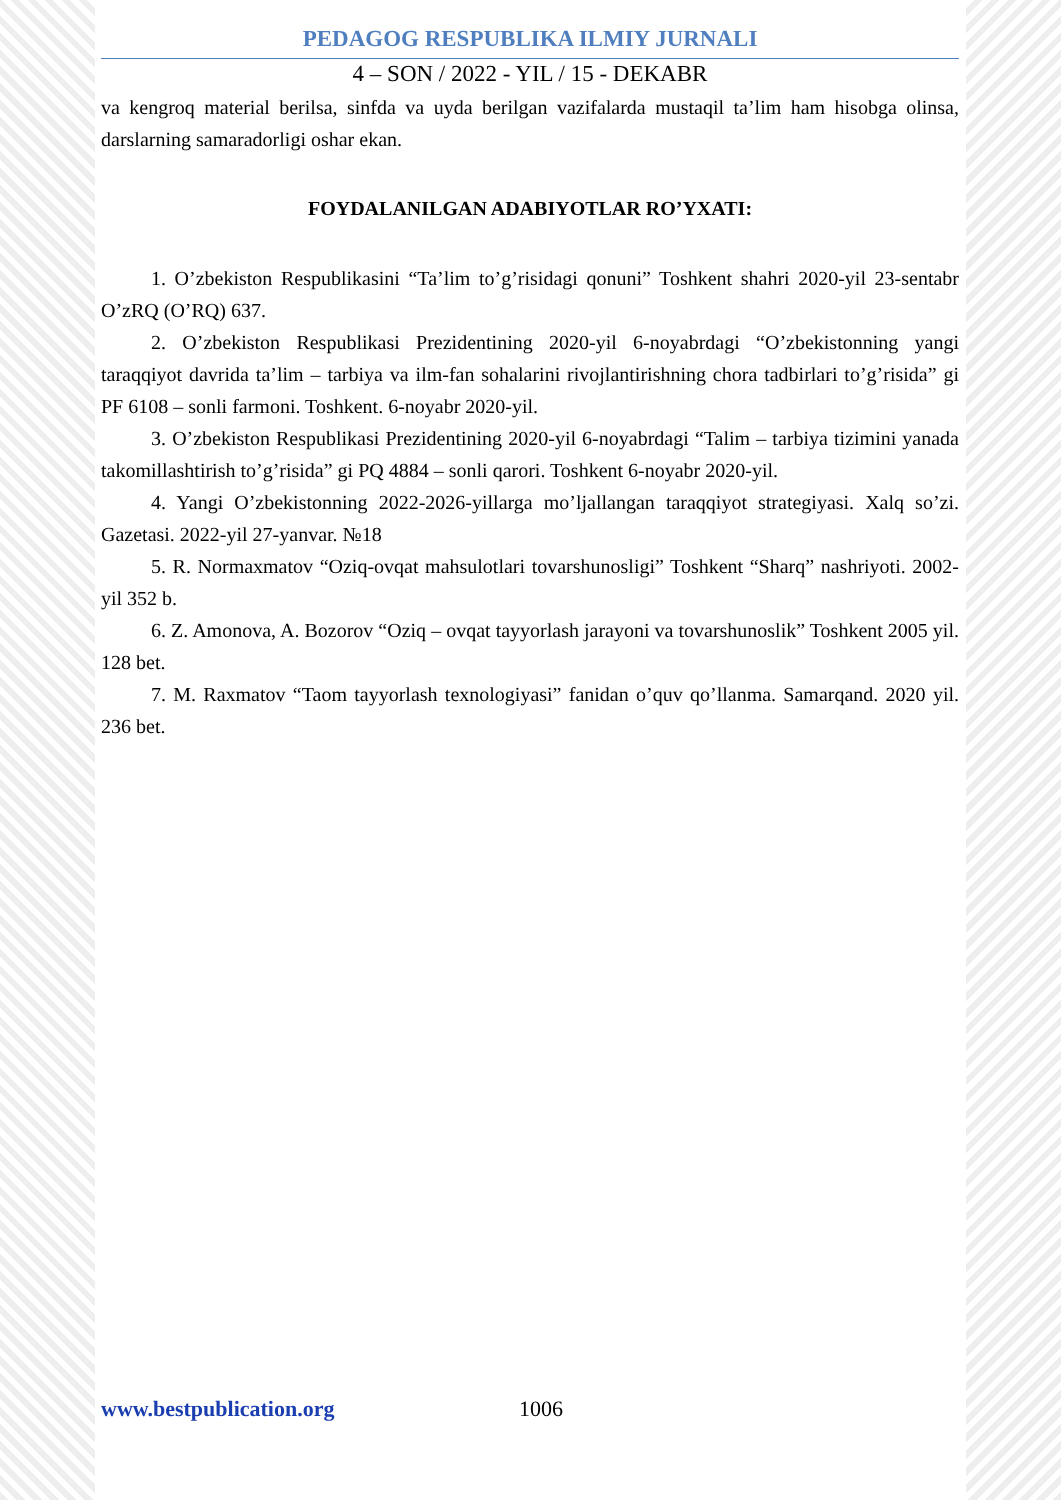PEDAGOG RESPUBLIKA ILMIY JURNALI
4 – SON / 2022 - YIL / 15 - DEKABR
va kengroq material berilsa, sinfda va uyda berilgan vazifalarda mustaqil ta’lim ham hisobga olinsa, darslarning samaradorligi oshar ekan.
FOYDALANILGAN ADABIYOTLAR RO’YXATI:
1. O’zbekiston Respublikasini “Ta’lim to’g’risidagi qonuni” Toshkent shahri 2020-yil 23-sentabr O’zRQ (O’RQ) 637.
2. O’zbekiston Respublikasi Prezidentining 2020-yil 6-noyabrdagi “O’zbekistonning yangi taraqqiyot davrida ta’lim – tarbiya va ilm-fan sohalarini rivojlantirishning chora tadbirlari to’g’risida” gi PF 6108 – sonli farmoni. Toshkent. 6-noyabr 2020-yil.
3. O’zbekiston Respublikasi Prezidentining 2020-yil 6-noyabrdagi “Talim – tarbiya tizimini yanada takomillashtirish to’g’risida” gi PQ 4884 – sonli qarori. Toshkent 6-noyabr 2020-yil.
4. Yangi O’zbekistonning 2022-2026-yillarga mo’ljallangan taraqqiyot strategiyasi. Xalq so’zi. Gazetasi. 2022-yil 27-yanvar. №18
5. R. Normaxmatov “Oziq-ovqat mahsulotlari tovarshunosligi” Toshkent “Sharq” nashriyoti. 2002-yil 352 b.
6. Z. Amonova, A. Bozorov “Oziq – ovqat tayyorlash jarayoni va tovarshunoslik” Toshkent 2005 yil. 128 bet.
7. M. Raxmatov “Taom tayyorlash texnologiyasi” fanidan o’quv qo’llanma. Samarqand. 2020 yil. 236 bet.
www.bestpublication.org 1006